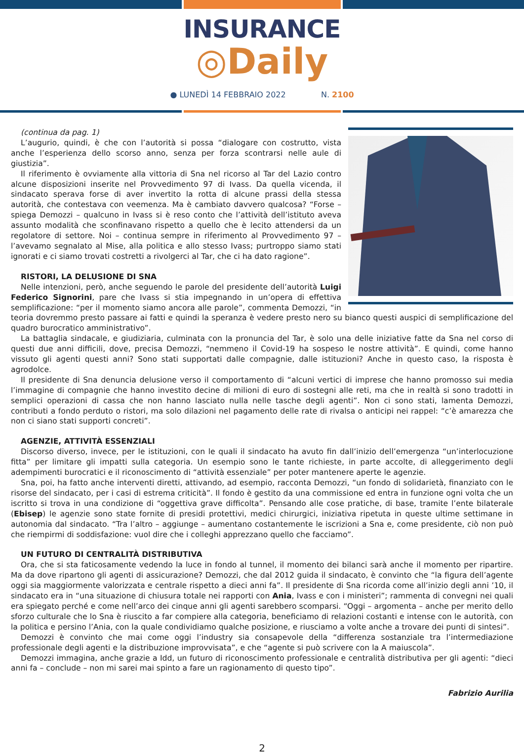INSURANCE
◎Daily
● LUNEDÌ 14 FEBBRAIO 2022 N. 2100
(continua da pag. 1)
L’augurio, quindi, è che con l’autorità si possa “dialogare con costrutto, vista anche l’esperienza dello scorso anno, senza per forza scontrarsi nelle aule di giustizia”.
Il riferimento è ovviamente alla vittoria di Sna nel ricorso al Tar del Lazio contro alcune disposizioni inserite nel Provvedimento 97 di Ivass. Da quella vicenda, il sindacato sperava forse di aver invertito la rotta di alcune prassi della stessa autorità, che contestava con veemenza. Ma è cambiato davvero qualcosa? “Forse – spiega Demozzi – qualcuno in Ivass si è reso conto che l’attività dell’istituto aveva assunto modalità che sconfinavano rispetto a quello che è lecito attendersi da un regolatore di settore. Noi – continua sempre in riferimento al Provvedimento 97 – l’avevamo segnalato al Mise, alla politica e allo stesso Ivass; purtroppo siamo stati ignorati e ci siamo trovati costretti a rivolgerci al Tar, che ci ha dato ragione”.
RISTORI, LA DELUSIONE DI SNA
Nelle intenzioni, però, anche seguendo le parole del presidente dell’autorità Luigi Federico Signorini, pare che Ivass si stia impegnando in un’opera di effettiva semplificazione: “per il momento siamo ancora alle parole”, commenta Demozzi, “in teoria dovremmo presto passare ai fatti e quindi la speranza è vedere presto nero su bianco questi auspici di semplificazione del quadro burocratico amministrativo”.
La battaglia sindacale, e giudiziaria, culminata con la pronuncia del Tar, è solo una delle iniziative fatte da Sna nel corso di questi due anni difficili, dove, precisa Demozzi, “nemmeno il Covid-19 ha sospeso le nostre attività”. E quindi, come hanno vissuto gli agenti questi anni? Sono stati supportati dalle compagnie, dalle istituzioni? Anche in questo caso, la risposta è agrodolce.
Il presidente di Sna denuncia delusione verso il comportamento di “alcuni vertici di imprese che hanno promosso sui media l’immagine di compagnie che hanno investito decine di milioni di euro di sostegni alle reti, ma che in realtà si sono tradotti in semplici operazioni di cassa che non hanno lasciato nulla nelle tasche degli agenti”. Non ci sono stati, lamenta Demozzi, contributi a fondo perduto o ristori, ma solo dilazioni nel pagamento delle rate di rivalsa o anticipi nei rappel: “c’è amarezza che non ci siano stati supporti concreti”.
AGENZIE, ATTIVITÀ ESSENZIALI
Discorso diverso, invece, per le istituzioni, con le quali il sindacato ha avuto fin dall’inizio dell’emergenza “un’interlocuzione fitta” per limitare gli impatti sulla categoria. Un esempio sono le tante richieste, in parte accolte, di alleggerimento degli adempimenti burocratici e il riconoscimento di “attività essenziale” per poter mantenere aperte le agenzie.
Sna, poi, ha fatto anche interventi diretti, attivando, ad esempio, racconta Demozzi, “un fondo di solidarietà, finanziato con le risorse del sindacato, per i casi di estrema criticità”. Il fondo è gestito da una commissione ed entra in funzione ogni volta che un iscritto si trova in una condizione di “oggettiva grave difficolta”. Pensando alle cose pratiche, di base, tramite l’ente bilaterale (Ebisep) le agenzie sono state fornite di presidi protettivi, medici chirurgici, iniziativa ripetuta in queste ultime settimane in autonomia dal sindacato. “Tra l’altro – aggiunge – aumentano costantemente le iscrizioni a Sna e, come presidente, ciò non può che riempirmi di soddisfazione: vuol dire che i colleghi apprezzano quello che facciamo”.
UN FUTURO DI CENTRALITÀ DISTRIBUTIVA
Ora, che si sta faticosamente vedendo la luce in fondo al tunnel, il momento dei bilanci sarà anche il momento per ripartire. Ma da dove ripartono gli agenti di assicurazione? Demozzi, che dal 2012 guida il sindacato, è convinto che “la figura dell’agente oggi sia maggiormente valorizzata e centrale rispetto a dieci anni fa”. Il presidente di Sna ricorda come all’inizio degli anni ’10, il sindacato era in “una situazione di chiusura totale nei rapporti con Ania, Ivass e con i ministeri”; rammenta di convegni nei quali era spiegato perché e come nell’arco dei cinque anni gli agenti sarebbero scomparsi. “Oggi – argomenta – anche per merito dello sforzo culturale che lo Sna è riuscito a far compiere alla categoria, beneficiamo di relazioni costanti e intense con le autorità, con la politica e persino l’Ania, con la quale condividiamo qualche posizione, e riusciamo a volte anche a trovare dei punti di sintesi”.
Demozzi è convinto che mai come oggi l’industry sia consapevole della “differenza sostanziale tra l’intermediazione professionale degli agenti e la distribuzione improvvisata”, e che “agente si può scrivere con la A maiuscola”.
Demozzi immagina, anche grazie a Idd, un futuro di riconoscimento professionale e centralità distributiva per gli agenti: “dieci anni fa – conclude – non mi sarei mai spinto a fare un ragionamento di questo tipo”.
Fabrizio Aurilia
2